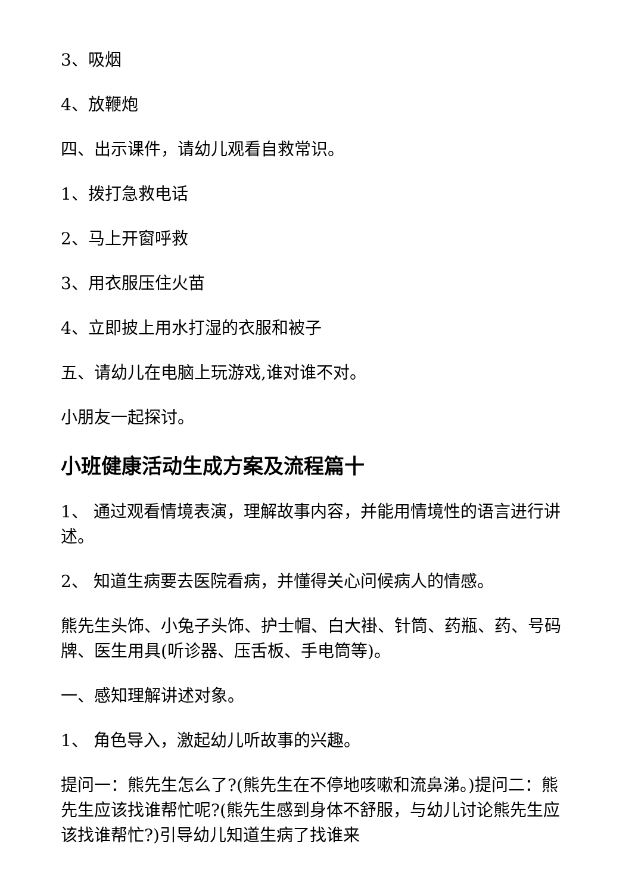3、吸烟
4、放鞭炮
四、出示课件，请幼儿观看自救常识。
1、拨打急救电话
2、马上开窗呼救
3、用衣服压住火苗
4、立即披上用水打湿的衣服和被子
五、请幼儿在电脑上玩游戏,谁对谁不对。
小朋友一起探讨。
小班健康活动生成方案及流程篇十
1、 通过观看情境表演，理解故事内容，并能用情境性的语言进行讲述。
2、 知道生病要去医院看病，并懂得关心问候病人的情感。
熊先生头饰、小兔子头饰、护士帽、白大褂、针筒、药瓶、药、号码牌、医生用具(听诊器、压舌板、手电筒等)。
一、感知理解讲述对象。
1、 角色导入，激起幼儿听故事的兴趣。
提问一：熊先生怎么了?(熊先生在不停地咳嗽和流鼻涕。)提问二：熊先生应该找谁帮忙呢?(熊先生感到身体不舒服，与幼儿讨论熊先生应该找谁帮忙?)引导幼儿知道生病了找谁来